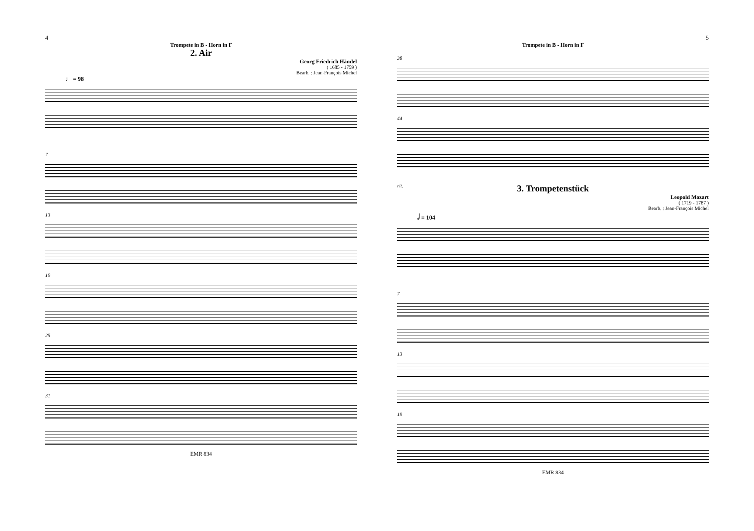4
Trompete in B - Horn in F
2. Air
Georg Friedrich Händel
( 1685 - 1759 )
Bearb. : Jean-François Michel
♩ = 98
7
13
19
25
31
EMR 834
5
Trompete in B - Horn in F
38
44
rit.
3. Trompetenstück
Leopold Mozart
( 1719 - 1787 )
Bearb. : Jean-François Michel
𝅗𝅥 = 104
7
13
19
EMR 834